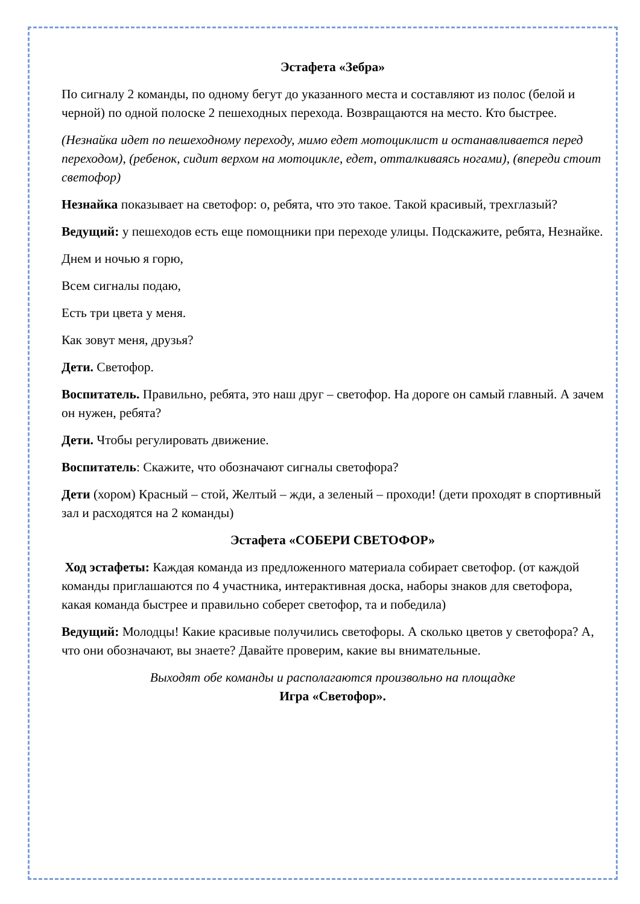Эстафета «Зебра»
По сигналу 2 команды, по одному бегут до указанного места и составляют из полос (белой и черной) по одной полоске 2 пешеходных перехода. Возвращаются на место. Кто быстрее.
(Незнайка идет по пешеходному переходу, мимо едет мотоциклист и останавливается перед переходом), (ребенок, сидит верхом на мотоцикле, едет, отталкиваясь ногами), (впереди стоит светофор)
Незнайка показывает на светофор: о, ребята, что это такое. Такой красивый, трехглазый?
Ведущий: у пешеходов есть еще помощники при переходе улицы. Подскажите, ребята, Незнайке.
Днем и ночью я горю,
Всем сигналы подаю,
Есть три цвета у меня.
Как зовут меня, друзья?
Дети. Светофор.
Воспитатель. Правильно, ребята, это наш друг – светофор. На дороге он самый главный. А зачем он нужен, ребята?
Дети. Чтобы регулировать движение.
Воспитатель: Скажите, что обозначают сигналы светофора?
Дети (хором) Красный – стой, Желтый – жди, а зеленый – проходи! (дети проходят в спортивный зал и расходятся на 2 команды)
Эстафета «СОБЕРИ СВЕТОФОР»
Ход эстафеты: Каждая команда из предложенного материала собирает светофор. (от каждой команды приглашаются по 4 участника, интерактивная доска, наборы знаков для светофора, какая команда быстрее и правильно соберет светофор, та и победила)
Ведущий: Молодцы! Какие красивые получились светофоры. А сколько цветов у светофора? А, что они обозначают, вы знаете? Давайте проверим, какие вы внимательные.
Выходят обе команды и располагаются произвольно на площадке
Игра «Светофор».